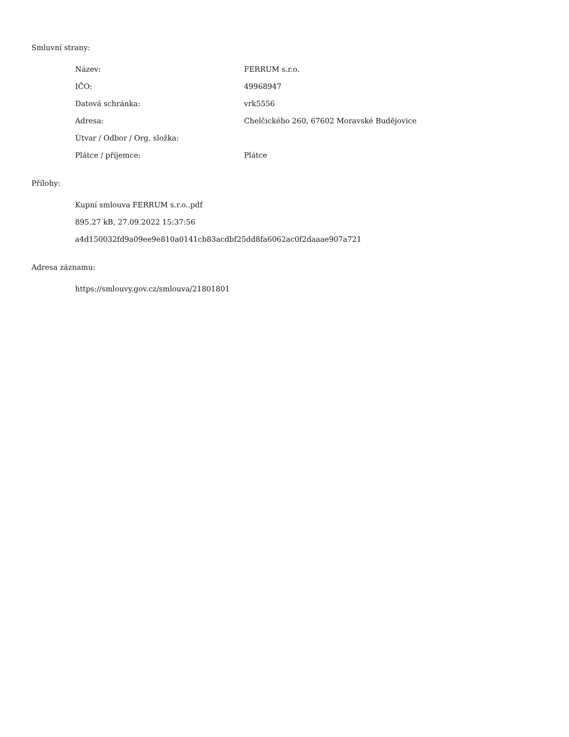Smluvní strany:
| Název: | FERRUM s.r.o. |
| IČO: | 49968947 |
| Datová schránka: | vrk5556 |
| Adresa: | Chelčického 260, 67602 Moravské Budějovice |
| Útvar / Odbor / Org. složka: | |
| Plátce / příjemce: | Plátce |
Přílohy:
Kupní smlouva FERRUM s.r.o..pdf
895.27 kB, 27.09.2022 15:37:56
a4d150032fd9a09ee9e810a0141cb83acdbf25dd8fa6062ac0f2daaae907a721
Adresa záznamu:
https://smlouvy.gov.cz/smlouva/21801801